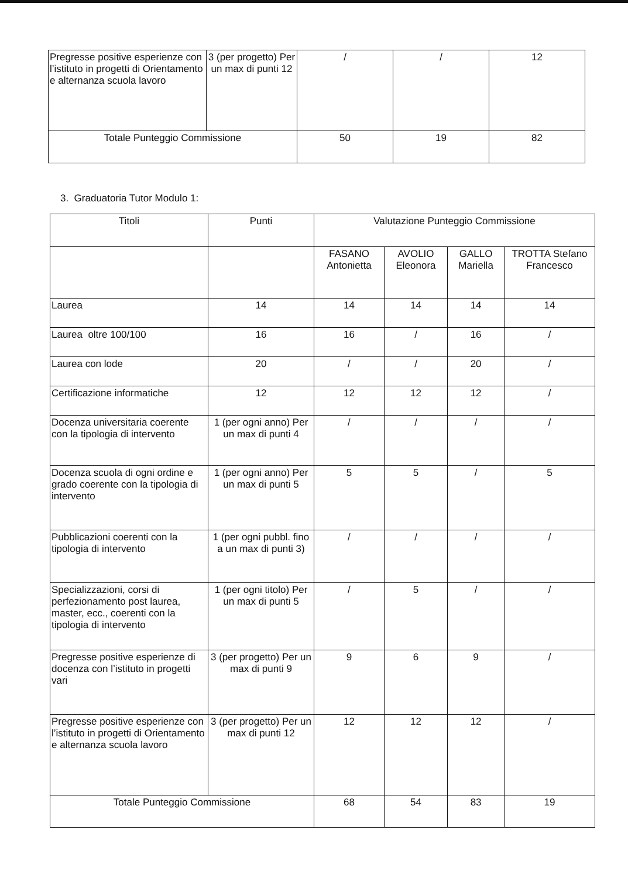| Pregresse positive esperienze con l’istituto in progetti di Orientamento e alternanza scuola lavoro | 3 (per progetto) Per un max di punti 12 | / | / | 12 |
| Totale Punteggio Commissione | | 50 | 19 | 82 |
3. Graduatoria Tutor Modulo 1:
| Titoli | Punti | Valutazione Punteggio Commissione | | | |
| --- | --- | --- | --- | --- | --- |
| | | FASANO Antonietta | AVOLIO Eleonora | GALLO Mariella | TROTTA Stefano Francesco |
| Laurea | 14 | 14 | 14 | 14 | 14 |
| Laurea oltre 100/100 | 16 | 16 | / | 16 | / |
| Laurea con lode | 20 | / | / | 20 | / |
| Certificazione informatiche | 12 | 12 | 12 | 12 | / |
| Docenza universitaria coerente con la tipologia di intervento | 1 (per ogni anno) Per un max di punti 4 | / | / | / | / |
| Docenza scuola di ogni ordine e grado coerente con la tipologia di intervento | 1 (per ogni anno) Per un max di punti 5 | 5 | 5 | / | 5 |
| Pubblicazioni coerenti con la tipologia di intervento | 1 (per ogni pubbl. fino a un max di punti 3) | / | / | / | / |
| Specializzazioni, corsi di perfezionamento post laurea, master, ecc., coerenti con la tipologia di intervento | 1 (per ogni titolo) Per un max di punti 5 | / | 5 | / | / |
| Pregresse positive esperienze di docenza con l’istituto in progetti vari | 3 (per progetto) Per un max di punti 9 | 9 | 6 | 9 | / |
| Pregresse positive esperienze con l’istituto in progetti di Orientamento e alternanza scuola lavoro | 3 (per progetto) Per un max di punti 12 | 12 | 12 | 12 | / |
| Totale Punteggio Commissione | | 68 | 54 | 83 | 19 |